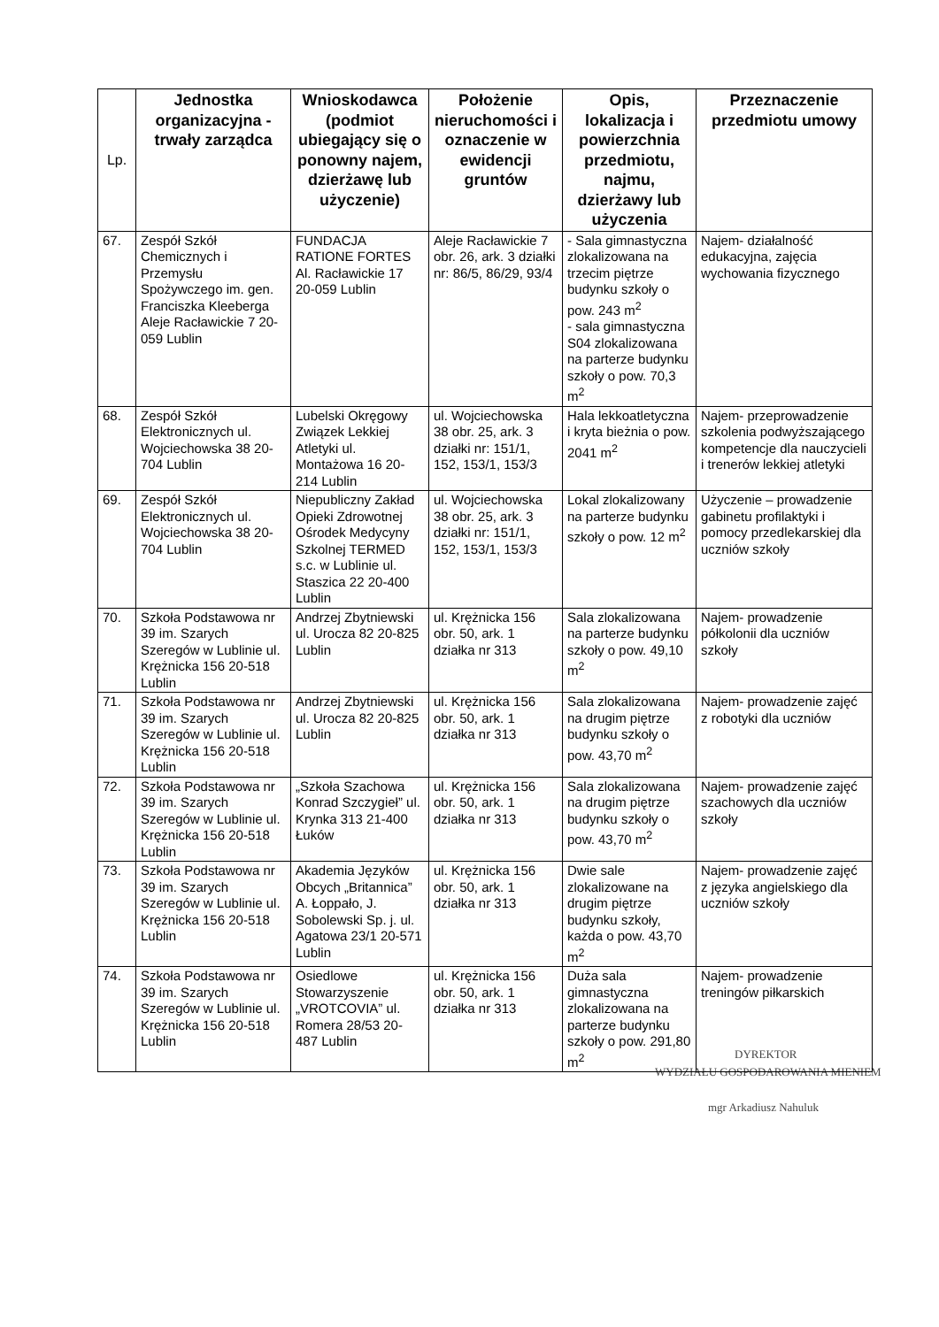| Lp. | Jednostka organizacyjna - trwały zarządca | Wnioskodawca (podmiot ubiegający się o ponowny najem, dzierżawę lub użyczenie) | Położenie nieruchomości i oznaczenie w ewidencji gruntów | Opis, lokalizacja i powierzchnia przedmiotu, najmu, dzierżawy lub użyczenia | Przeznaczenie przedmiotu umowy |
| --- | --- | --- | --- | --- | --- |
| 67. | Zespół Szkół Chemicznych i Przemysłu Spożywczego im. gen. Franciszka Kleeberga Aleje Racławickie 7 20-059 Lublin | FUNDACJA RATIONE FORTES Al. Racławickie 17 20-059 Lublin | Aleje Racławickie 7 obr. 26, ark. 3 działki nr: 86/5, 86/29, 93/4 | - Sala gimnastyczna zlokalizowana na trzecim piętrze budynku szkoły o pow. 243 m<sup>2</sup> - sala gimnastyczna S04 zlokalizowana na parterze budynku szkoły o pow. 70,3 m<sup>2</sup> | Najem- działalność edukacyjna, zajęcia wychowania fizycznego |
| 68. | Zespół Szkół Elektronicznych ul. Wojciechowska 38 20-704 Lublin | Lubelski Okręgowy Związek Lekkiej Atletyki ul. Montażowa 16 20-214 Lublin | ul. Wojciechowska 38 obr. 25, ark. 3 działki nr: 151/1, 152, 153/1, 153/3 | Hala lekkoatletyczna i kryta bieżnia o pow. 2041 m<sup>2</sup> | Najem- przeprowadzenie szkolenia podwyższającego kompetencje dla nauczycieli i trenerów lekkiej atletyki |
| 69. | Zespół Szkół Elektronicznych ul. Wojciechowska 38 20-704 Lublin | Niepubliczny Zakład Opieki Zdrowotnej Ośrodek Medycyny Szkolnej TERMED s.c. w Lublinie ul. Staszica 22 20-400 Lublin | ul. Wojciechowska 38 obr. 25, ark. 3 działki nr: 151/1, 152, 153/1, 153/3 | Lokal zlokalizowany na parterze budynku szkoły o pow. 12 m<sup>2</sup> | Użyczenie – prowadzenie gabinetu profilaktyki i pomocy przedlekarskiej dla uczniów szkoły |
| 70. | Szkoła Podstawowa nr 39 im. Szarych Szeregów w Lublinie ul. Krężnicka 156 20-518 Lublin | Andrzej Zbytniewski ul. Urocza 82 20-825 Lublin | ul. Krężnicka 156 obr. 50, ark. 1 działka nr 313 | Sala zlokalizowana na parterze budynku szkoły o pow. 49,10 m<sup>2</sup> | Najem- prowadzenie półkolonii dla uczniów szkoły |
| 71. | Szkoła Podstawowa nr 39 im. Szarych Szeregów w Lublinie ul. Krężnicka 156 20-518 Lublin | Andrzej Zbytniewski ul. Urocza 82 20-825 Lublin | ul. Krężnicka 156 obr. 50, ark. 1 działka nr 313 | Sala zlokalizowana na drugim piętrze budynku szkoły o pow. 43,70 m<sup>2</sup> | Najem- prowadzenie zajęć z robotyki dla uczniów |
| 72. | Szkoła Podstawowa nr 39 im. Szarych Szeregów w Lublinie ul. Krężnicka 156 20-518 Lublin | „Szkoła Szachowa Konrad Szczygieł” ul. Krynka 313 21-400 Łuków | ul. Krężnicka 156 obr. 50, ark. 1 działka nr 313 | Sala zlokalizowana na drugim piętrze budynku szkoły o pow. 43,70 m<sup>2</sup> | Najem- prowadzenie zajęć szachowych dla uczniów szkoły |
| 73. | Szkoła Podstawowa nr 39 im. Szarych Szeregów w Lublinie ul. Krężnicka 156 20-518 Lublin | Akademia Języków Obcych „Britannica” A. Łoppało, J. Sobolewski Sp. j. ul. Agatowa 23/1 20-571 Lublin | ul. Krężnicka 156 obr. 50, ark. 1 działka nr 313 | Dwie sale zlokalizowane na drugim piętrze budynku szkoły, każda o pow. 43,70 m<sup>2</sup> | Najem- prowadzenie zajęć z języka angielskiego dla uczniów szkoły |
| 74. | Szkoła Podstawowa nr 39 im. Szarych Szeregów w Lublinie ul. Krężnicka 156 20-518 Lublin | Osiedlowe Stowarzyszenie „VROTCOVIA” ul. Romera 28/53 20-487 Lublin | ul. Krężnicka 156 obr. 50, ark. 1 działka nr 313 | Duża sala gimnastyczna zlokalizowana na parterze budynku szkoły o pow. 291,80 m<sup>2</sup> | Najem- prowadzenie treningów piłkarskich |
DYREKTOR
WYDZIAŁU GOSPODAROWANIA MIENIEM
mgr Arkadiusz Nahuluk